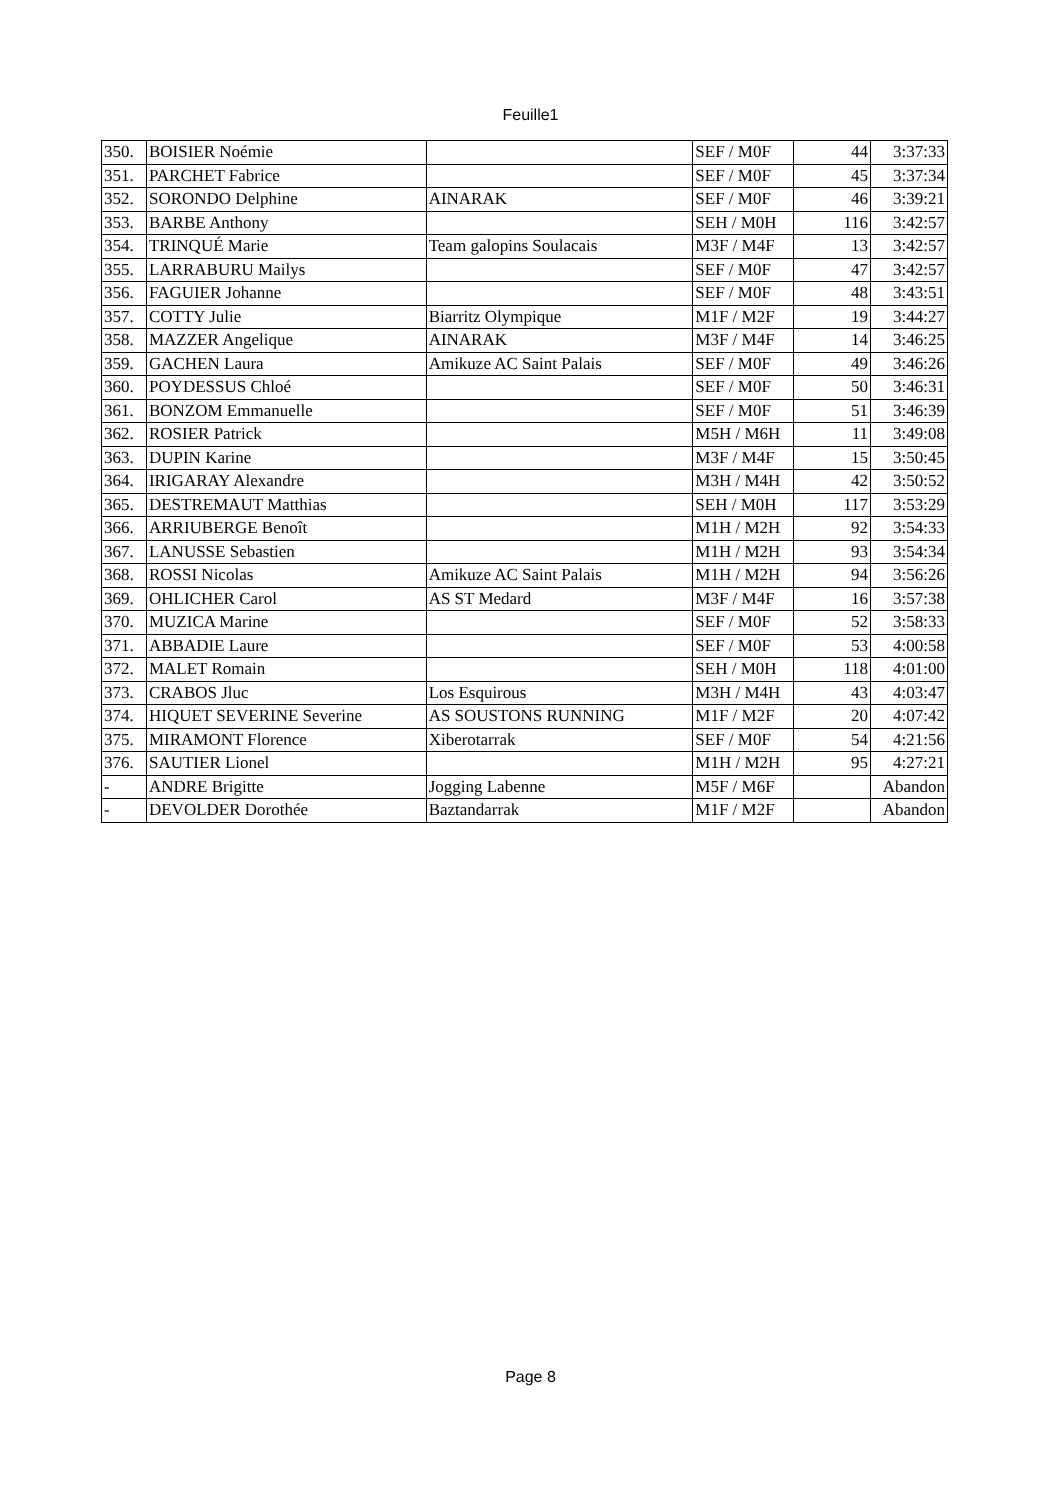Feuille1
| 350. | BOISIER Noémie | | SEF / M0F | 44 | 3:37:33 |
| 351. | PARCHET Fabrice | | SEF / M0F | 45 | 3:37:34 |
| 352. | SORONDO Delphine | AINARAK | SEF / M0F | 46 | 3:39:21 |
| 353. | BARBE Anthony | | SEH / M0H | 116 | 3:42:57 |
| 354. | TRINQUÉ Marie | Team galopins Soulacais | M3F / M4F | 13 | 3:42:57 |
| 355. | LARRABURU Mailys | | SEF / M0F | 47 | 3:42:57 |
| 356. | FAGUIER Johanne | | SEF / M0F | 48 | 3:43:51 |
| 357. | COTTY Julie | Biarritz Olympique | M1F / M2F | 19 | 3:44:27 |
| 358. | MAZZER Angelique | AINARAK | M3F / M4F | 14 | 3:46:25 |
| 359. | GACHEN Laura | Amikuze AC Saint Palais | SEF / M0F | 49 | 3:46:26 |
| 360. | POYDESSUS Chloé | | SEF / M0F | 50 | 3:46:31 |
| 361. | BONZOM Emmanuelle | | SEF / M0F | 51 | 3:46:39 |
| 362. | ROSIER Patrick | | M5H / M6H | 11 | 3:49:08 |
| 363. | DUPIN Karine | | M3F / M4F | 15 | 3:50:45 |
| 364. | IRIGARAY Alexandre | | M3H / M4H | 42 | 3:50:52 |
| 365. | DESTREMAUT Matthias | | SEH / M0H | 117 | 3:53:29 |
| 366. | ARRIUBERGE Benoît | | M1H / M2H | 92 | 3:54:33 |
| 367. | LANUSSE Sebastien | | M1H / M2H | 93 | 3:54:34 |
| 368. | ROSSI Nicolas | Amikuze AC Saint Palais | M1H / M2H | 94 | 3:56:26 |
| 369. | OHLICHER Carol | AS ST Medard | M3F / M4F | 16 | 3:57:38 |
| 370. | MUZICA Marine | | SEF / M0F | 52 | 3:58:33 |
| 371. | ABBADIE Laure | | SEF / M0F | 53 | 4:00:58 |
| 372. | MALET Romain | | SEH / M0H | 118 | 4:01:00 |
| 373. | CRABOS Jluc | Los Esquirous | M3H / M4H | 43 | 4:03:47 |
| 374. | HIQUET SEVERINE Severine | AS SOUSTONS RUNNING | M1F / M2F | 20 | 4:07:42 |
| 375. | MIRAMONT Florence | Xiberotarrak | SEF / M0F | 54 | 4:21:56 |
| 376. | SAUTIER Lionel | | M1H / M2H | 95 | 4:27:21 |
| - | ANDRE Brigitte | Jogging Labenne | M5F / M6F | | Abandon |
| - | DEVOLDER Dorothée | Baztandarrak | M1F / M2F | | Abandon |
Page 8